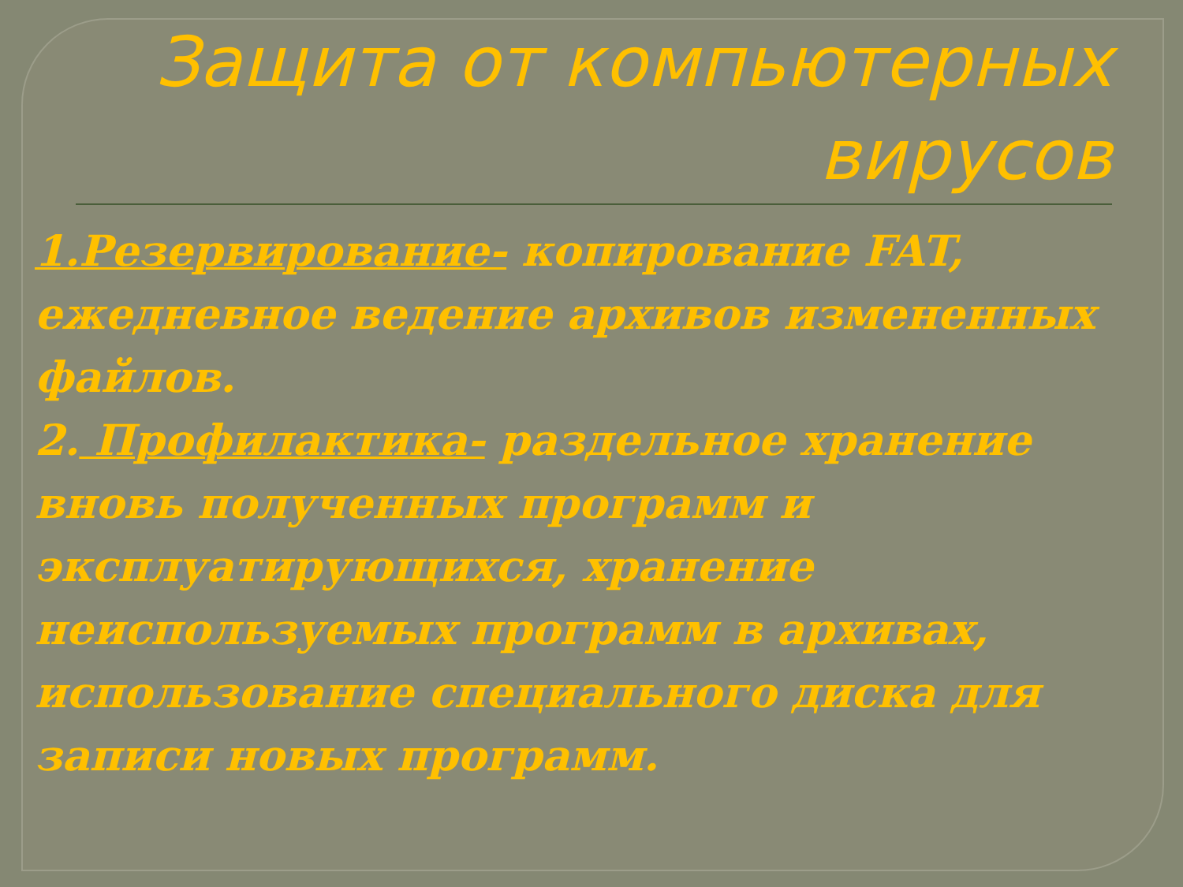Защита от компьютерных
вирусов
1.Резервирование- копирование FAT, ежедневное ведение архивов измененных файлов.
2. Профилактика- раздельное хранение вновь полученных программ и эксплуатирующихся, хранение неиспользуемых программ в архивах, использование специального диска для записи новых программ.